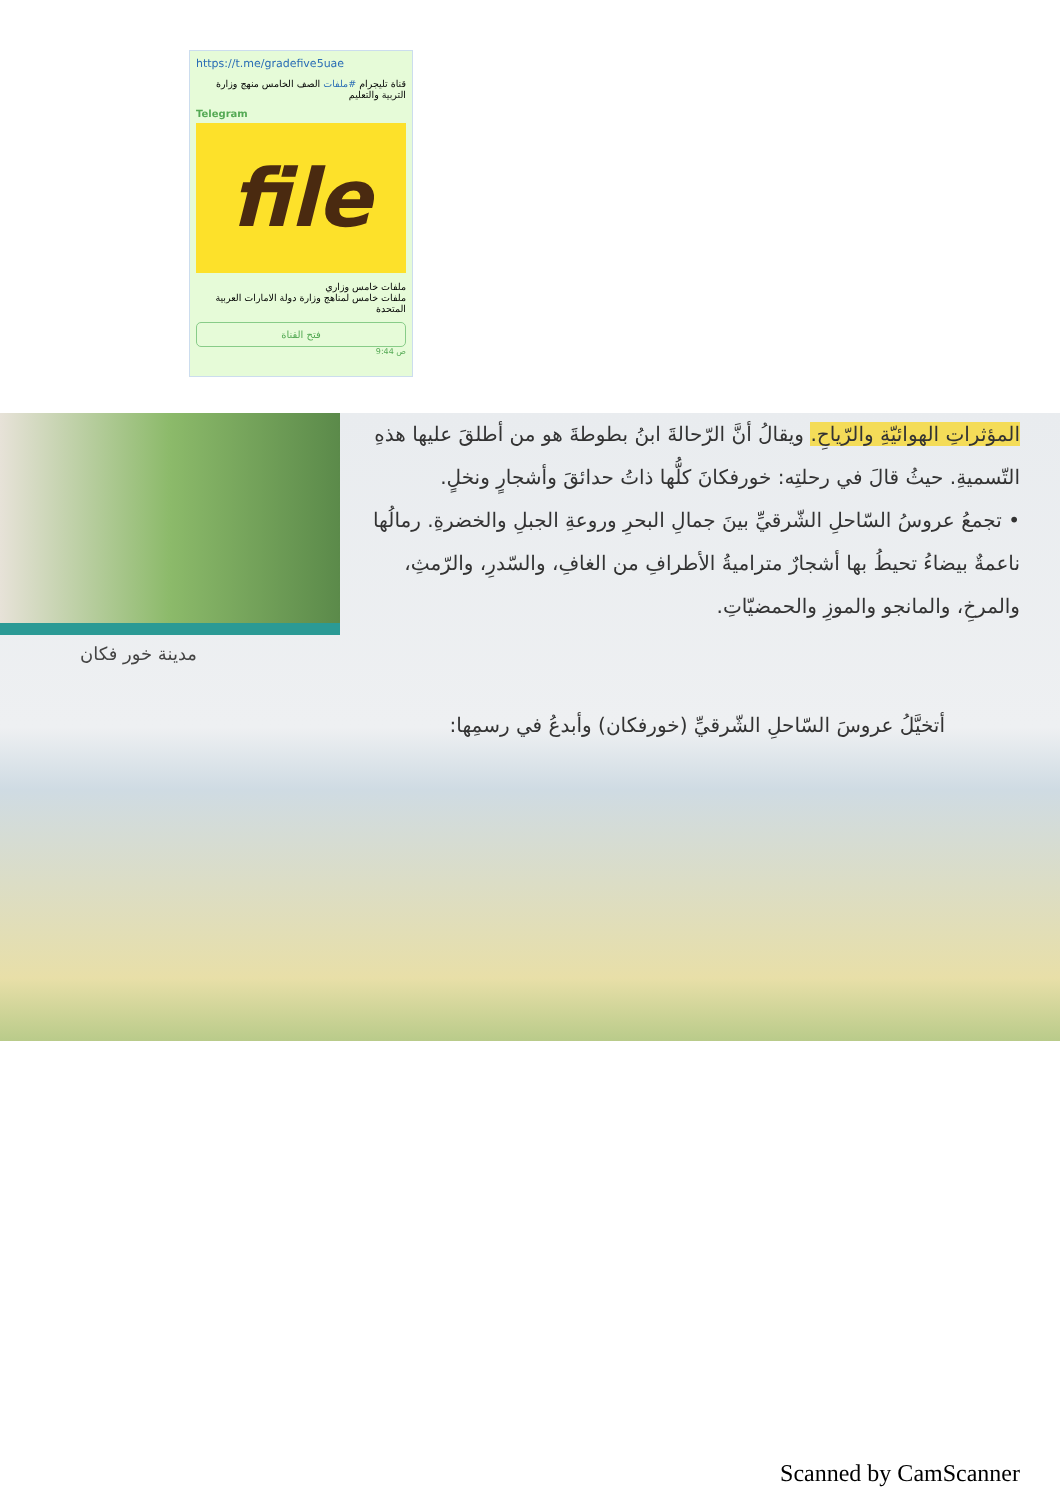https://t.me/gradefive5uae
قناة تليجرام #ملفات الصف الخامس منهج وزارة التربية والتعليم
Telegram
file
ملفات خامس وزاري
ملفات خامس لمناهج وزارة دولة الامارات العربية المتحدة
فتح القناة
9:44 ص
المؤثراتِ الهوائيّةِ والرّياحِ. ويقالُ أنَّ الرّحالةَ ابنُ بطوطةَ هو من أطلقَ عليها هذهِ التّسميةِ. حيثُ قالَ في رحلتِه: خورفكانَ كلُّها ذاتُ حدائقَ وأشجارٍ ونخلٍ.
• تجمعُ عروسُ السّاحلِ الشّرقيِّ بينَ جمالِ البحرِ وروعةِ الجبلِ والخضرةِ. رمالُها ناعمةٌ بيضاءُ تحيطُ بها أشجارٌ متراميةُ الأطرافِ من الغافِ، والسّدرِ، والرّمثِ، والمرخِ، والمانجو والموزِ والحمضيّاتِ.
مدينة خور فكان
أتخيَّلُ عروسَ السّاحلِ الشّرقيِّ (خورفكان) وأبدعُ في رسمِها:
Scanned by CamScanner